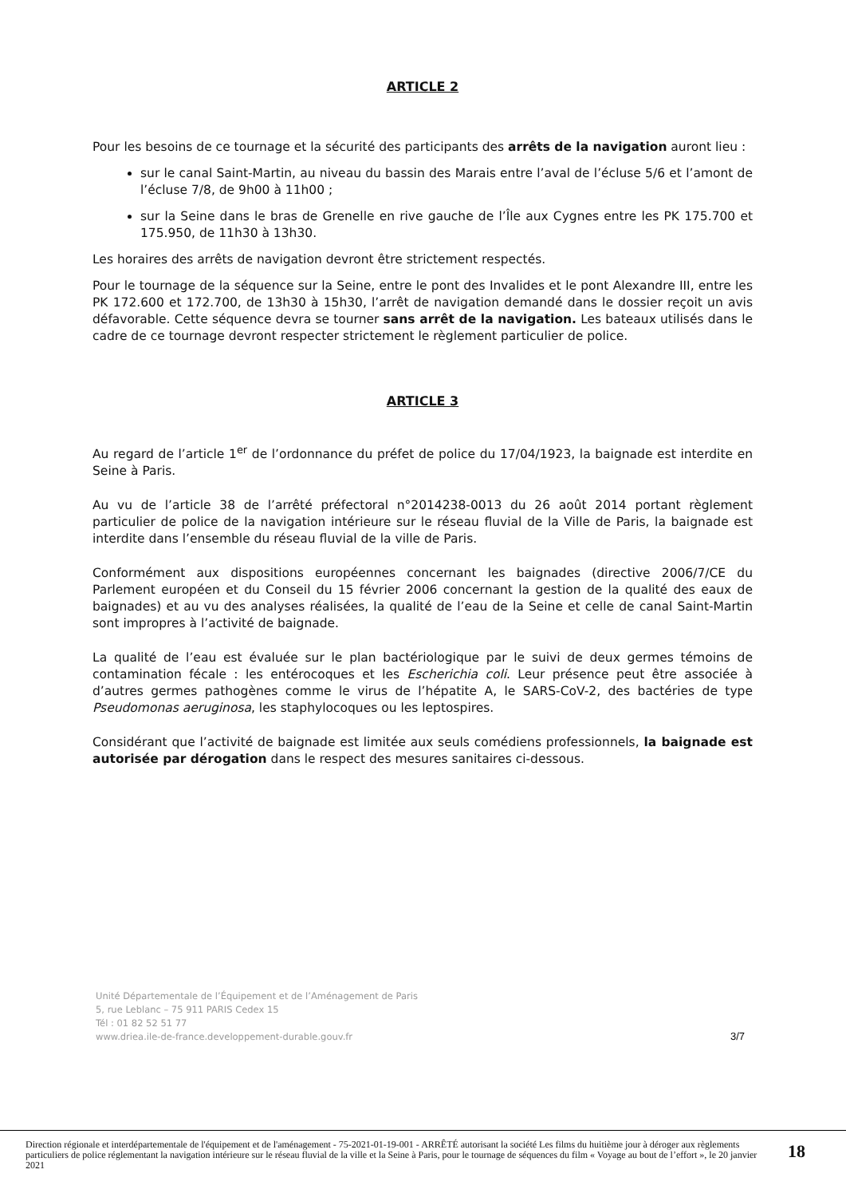ARTICLE 2
Pour les besoins de ce tournage et la sécurité des participants des arrêts de la navigation auront lieu :
sur le canal Saint-Martin, au niveau du bassin des Marais entre l’aval de l’écluse 5/6 et l’amont de l’écluse 7/8, de 9h00 à 11h00 ;
sur la Seine dans le bras de Grenelle en rive gauche de l’Île aux Cygnes entre les PK 175.700 et 175.950, de 11h30 à 13h30.
Les horaires des arrêts de navigation devront être strictement respectés.
Pour le tournage de la séquence sur la Seine, entre le pont des Invalides et le pont Alexandre III, entre les PK 172.600 et 172.700, de 13h30 à 15h30, l’arrêt de navigation demandé dans le dossier reçoit un avis défavorable. Cette séquence devra se tourner sans arrêt de la navigation. Les bateaux utilisés dans le cadre de ce tournage devront respecter strictement le règlement particulier de police.
ARTICLE 3
Au regard de l’article 1<sup>er</sup> de l’ordonnance du préfet de police du 17/04/1923, la baignade est interdite en Seine à Paris.
Au vu de l’article 38 de l’arrêté préfectoral n°2014238-0013 du 26 août 2014 portant règlement particulier de police de la navigation intérieure sur le réseau fluvial de la Ville de Paris, la baignade est interdite dans l’ensemble du réseau fluvial de la ville de Paris.
Conformément aux dispositions européennes concernant les baignades (directive 2006/7/CE du Parlement européen et du Conseil du 15 février 2006 concernant la gestion de la qualité des eaux de baignades) et au vu des analyses réalisées, la qualité de l’eau de la Seine et celle de canal Saint-Martin sont impropres à l’activité de baignade.
La qualité de l’eau est évaluée sur le plan bactériologique par le suivi de deux germes témoins de contamination fécale : les entérocoques et les Escherichia coli. Leur présence peut être associée à d’autres germes pathogènes comme le virus de l’hépatite A, le SARS-CoV-2, des bactéries de type Pseudomonas aeruginosa, les staphylocoques ou les leptospires.
Considérant que l’activité de baignade est limitée aux seuls comédiens professionnels, la baignade est autorisée par dérogation dans le respect des mesures sanitaires ci-dessous.
Unité Départementale de l’Équipement et de l’Aménagement de Paris
5, rue Leblanc – 75 911 PARIS Cedex 15
Tél : 01 82 52 51 77
www.driea.ile-de-france.developpement-durable.gouv.fr
3/7
Direction régionale et interdépartementale de l'équipement et de l'aménagement - 75-2021-01-19-001 - ARRÊTÉ autorisant la société Les films du huitième jour à déroger aux règlements particuliers de police réglementant la navigation intérieure sur le réseau fluvial de la ville et la Seine à Paris, pour le tournage de séquences du film « Voyage au bout de l’effort », le 20 janvier 2021
18